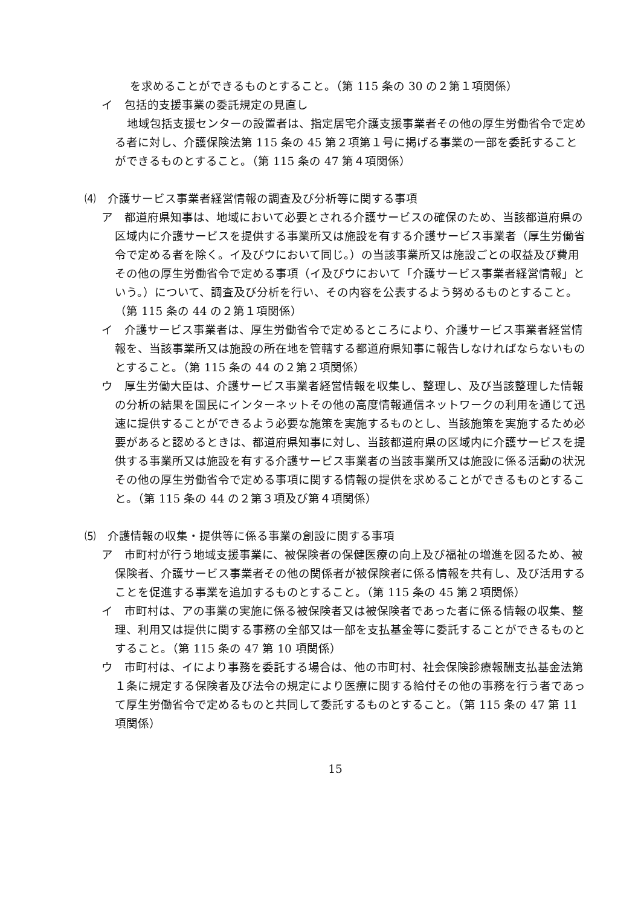を求めることができるものとすること。（第 115 条の 30 の２第１項関係）
イ　包括的支援事業の委託規定の見直し
地域包括支援センターの設置者は、指定居宅介護支援事業者その他の厚生労働省令で定める者に対し、介護保険法第 115 条の 45 第２項第１号に掲げる事業の一部を委託することができるものとすること。（第 115 条の 47 第４項関係）
⑷　介護サービス事業者経営情報の調査及び分析等に関する事項
ア　都道府県知事は、地域において必要とされる介護サービスの確保のため、当該都道府県の区域内に介護サービスを提供する事業所又は施設を有する介護サービス事業者（厚生労働省令で定める者を除く。イ及びウにおいて同じ。）の当該事業所又は施設ごとの収益及び費用その他の厚生労働省令で定める事項（イ及びウにおいて「介護サービス事業者経営情報」という。）について、調査及び分析を行い、その内容を公表するよう努めるものとすること。（第 115 条の 44 の２第１項関係）
イ　介護サービス事業者は、厚生労働省令で定めるところにより、介護サービス事業者経営情報を、当該事業所又は施設の所在地を管轄する都道府県知事に報告しなければならないものとすること。（第 115 条の 44 の２第２項関係）
ウ　厚生労働大臣は、介護サービス事業者経営情報を収集し、整理し、及び当該整理した情報の分析の結果を国民にインターネットその他の高度情報通信ネットワークの利用を通じて迅速に提供することができるよう必要な施策を実施するものとし、当該施策を実施するため必要があると認めるときは、都道府県知事に対し、当該都道府県の区域内に介護サービスを提供する事業所又は施設を有する介護サービス事業者の当該事業所又は施設に係る活動の状況その他の厚生労働省令で定める事項に関する情報の提供を求めることができるものとすること。（第 115 条の 44 の２第３項及び第４項関係）
⑸　介護情報の収集・提供等に係る事業の創設に関する事項
ア　市町村が行う地域支援事業に、被保険者の保健医療の向上及び福祉の増進を図るため、被保険者、介護サービス事業者その他の関係者が被保険者に係る情報を共有し、及び活用することを促進する事業を追加するものとすること。（第 115 条の 45 第２項関係）
イ　市町村は、アの事業の実施に係る被保険者又は被保険者であった者に係る情報の収集、整理、利用又は提供に関する事務の全部又は一部を支払基金等に委託することができるものとすること。（第 115 条の 47 第 10 項関係）
ウ　市町村は、イにより事務を委託する場合は、他の市町村、社会保険診療報酬支払基金法第１条に規定する保険者及び法令の規定により医療に関する給付その他の事務を行う者であって厚生労働省令で定めるものと共同して委託するものとすること。（第 115 条の 47 第 11 項関係）
15